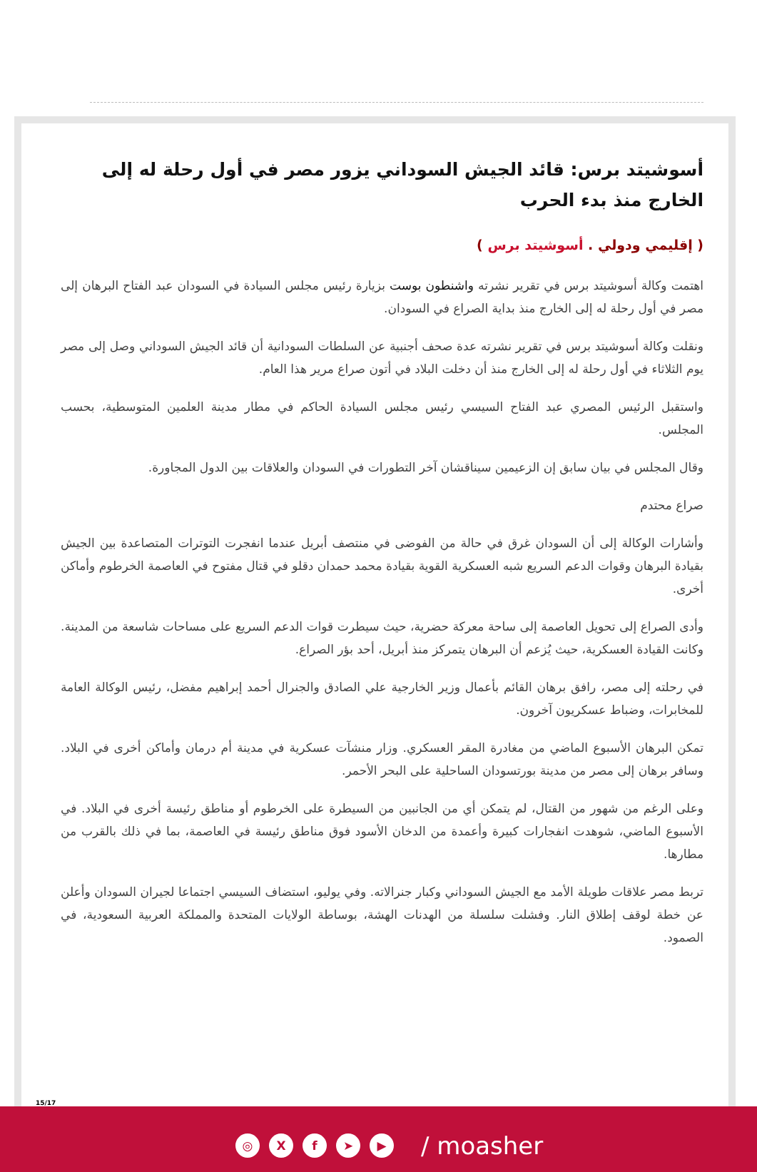أسوشيتد برس: قائد الجيش السوداني يزور مصر في أول رحلة له إلى الخارج منذ بدء الحرب
( إقليمي ودولي . أسوشيتد برس )
اهتمت وكالة أسوشيتد برس في تقرير نشرته واشنطون بوست بزيارة رئيس مجلس السيادة في السودان عبد الفتاح البرهان إلى مصر في أول رحلة له إلى الخارج منذ بداية الصراع في السودان.
ونقلت وكالة أسوشيتد برس في تقرير نشرته عدة صحف أجنبية عن السلطات السودانية أن قائد الجيش السوداني وصل إلى مصر يوم الثلاثاء في أول رحلة له إلى الخارج منذ أن دخلت البلاد في أتون صراع مرير هذا العام.
واستقبل الرئيس المصري عبد الفتاح السيسي رئيس مجلس السيادة الحاكم في مطار مدينة العلمين المتوسطية، بحسب المجلس.
وقال المجلس في بيان سابق إن الزعيمين سيناقشان آخر التطورات في السودان والعلاقات بين الدول المجاورة.
صراع محتدم
وأشارات الوكالة إلى أن السودان غرق في حالة من الفوضى في منتصف أبريل عندما انفجرت التوترات المتصاعدة بين الجيش بقيادة البرهان وقوات الدعم السريع شبه العسكرية القوية بقيادة محمد حمدان دقلو في قتال مفتوح في العاصمة الخرطوم وأماكن أخرى.
وأدى الصراع إلى تحويل العاصمة إلى ساحة معركة حضرية، حيث سيطرت قوات الدعم السريع على مساحات شاسعة من المدينة. وكانت القيادة العسكرية، حيث يُزعم أن البرهان يتمركز منذ أبريل، أحد بؤر الصراع.
في رحلته إلى مصر، رافق برهان القائم بأعمال وزير الخارجية علي الصادق والجنرال أحمد إبراهيم مفضل، رئيس الوكالة العامة للمخابرات، وضباط عسكريون آخرون.
تمكن البرهان الأسبوع الماضي من مغادرة المقر العسكري. وزار منشآت عسكرية في مدينة أم درمان وأماكن أخرى في البلاد. وسافر برهان إلى مصر من مدينة بورتسودان الساحلية على البحر الأحمر.
وعلى الرغم من شهور من القتال، لم يتمكن أي من الجانبين من السيطرة على الخرطوم أو مناطق رئيسة أخرى في البلاد. في الأسبوع الماضي، شوهدت انفجارات كبيرة وأعمدة من الدخان الأسود فوق مناطق رئيسة في العاصمة، بما في ذلك بالقرب من مطارها.
تربط مصر علاقات طويلة الأمد مع الجيش السوداني وكبار جنرالاته. وفي يوليو، استضاف السيسي اجتماعا لجيران السودان وأعلن عن خطة لوقف إطلاق النار. وفشلت سلسلة من الهدنات الهشة، بوساطة الولايات المتحدة والمملكة العربية السعودية، في الصمود.
15/17
◎ X f ➤ ▶
/ moasher